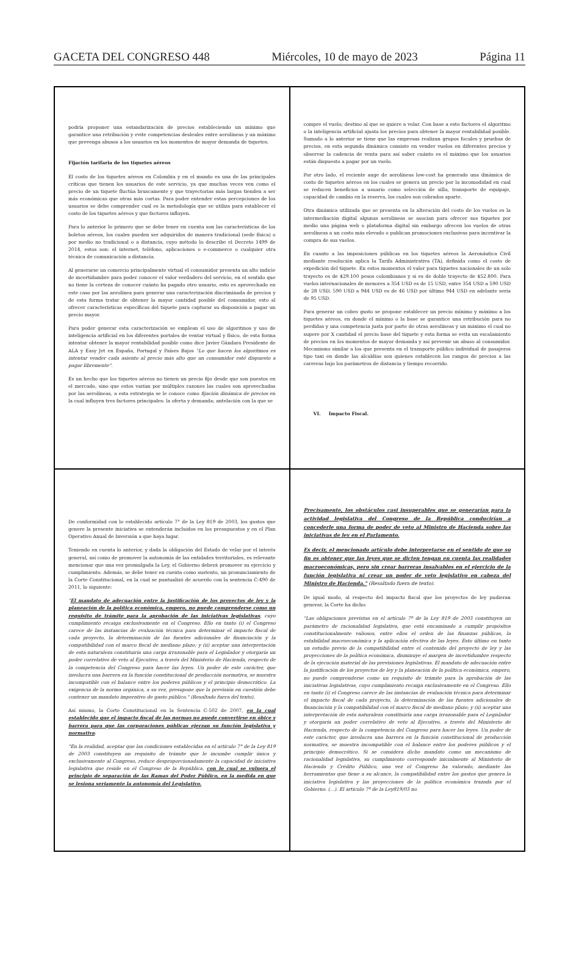GACETA DEL CONGRESO 448 Miércoles, 10 de mayo de 2023 Página 11
podría proponer una estandarización de precios estableciendo un mínimo que garantice una retribución y evite competencias desleales entre aerolíneas y un máximo que prevenga abusos a los usuarios en los momentos de mayor demanda de tiquetes.
Fijación tarifaria de los tiquetes aéreos
El costo de los tiquetes aéreos en Colombia y en el mundo es una de las principales críticas que tienen los usuarios de este servicio, ya que muchas veces ven como el precio de un tiquete fluctúa bruscamente y que trayectorias más largas tienden a ser más económicas que otras más cortas. Para poder entender estas percepciones de los usuarios se debe comprender cual es la metodología que se utiliza para establecer el costo de los tiquetes aéreos y que factores influyen.
Para lo anterior lo primero que se debe tener en cuenta son las características de los boletos aéreos, los cuales pueden ser adquiridos de manera tradicional (sede física) o por medio no tradicional o a distancia, cuyo método lo describe el Decreto 1499 de 2014, estos son: el internet, teléfono, aplicaciones o e-commerce o cualquier otra técnica de comunicación a distancia.
Al generarse un comercio principalmente virtual el consumidor presenta un alto indicie de incertidumbre para poder conocer el valor verdadero del servicio, en el sentido que no tiene la certeza de conocer cuánto ha pagado otro usuario, esto es aprovechado en este caso por las aerolínea para generar una caracterización discriminada de precios y de esta forma tratar de obtener la mayor cantidad posible del consumidor, esto al ofrecer características específicas del tiquete para capturar su disposición a pagar un precio mayor.
Para poder generar esta caracterización se emplean el uso de algoritmos y uso de inteligencia artificial en los diferentes portales de ventar virtual y físico, de esta forma intentar obtener la mayor rentabilidad posible como dice Javier Gándara Presidente de ALA y Easy Jet en España, Portugal y Países Bajos "Lo que hacen los algoritmos es intentar vender cada asiento al precio más alto que un consumidor esté dispuesto a pagar libremente".
Es un hecho que los tiquetes aéreos no tienen un precio fijo desde que son puestos en el mercado, sino que estos varían por múltiples razones las cuales son aprovechadas por las aerolíneas, a esta estrategia se le conoce como fijación dinámica de precios en la cual influyen tres factores principales: la oferta y demanda; antelación con la que se
compre el vuelo; destino al que se quiere a volar. Con base a esto factores el algoritmo o la inteligencia artificial ajusta los precios para obtener la mayor rentabilidad posible. Sumado a lo anterior se tiene que las empresas realizan grupos focales y pruebas de precios, en esta segunda dinámica consiste en vender vuelos en diferentes precios y observar la cadencia de venta para así saber cuánto es el máximo que los usuarios están dispuesto a pagar por un vuelo.
Por otro lado, el reciente auge de aerolíneas low-cost ha generado una dinámica de costo de tiquetes aéreos en los cuales se genera un precio por la incomodidad en cual se reducen beneficios a usuario como selección de silla, transporte de equipaje, capacidad de cambio en la reserva, los cuales son cobrados aparte.
Otra dinámica utilizada que se presenta en la alteración del costo de los vuelos es la intermediación digital algunas aerolíneas se asocian para ofrecer sus tiquetes por medio una página web o plataforma digital sin embargo ofrecen los vuelos de otras aerolíneas a un costo más elevado o publican promociones exclusivas para incentivar la compra de sus vuelos.
En cuanto a las imposiciones públicas en los tiquetes aéreos la Aeronáutica Civil mediante resolución aplica la Tarifa Administrativa (TA), definida como el costo de expedición del tiquete. En estos momentos el valor para tiquetes nacionales de un solo trayecto es de $29.100 pesos colombianos y si es de doble trayecto de $52.800. Para vuelos internacionales de menores a 354 USD es de 15 USD, entre 354 USD a 590 USD de 28 USD, 590 USD a 944 USD es de 46 USD por último 944 USD en adelante seria de 95 USD.
Para generar un cobro gusto se propone establecer un precio mínimo y máximo a los tiquetes aéreos, en donde el mínimo o la base se garantice una retribución para no perdidas y una competencia justa por parte de otras aerolíneas y un máximo el cual no supere por X cantidad el precio base del tiquete y esta forma se evita un escalamiento de precios en los momentos de mayor demanda y así prevenir un abuso al consumidor. Mecanismo similar a los que presenta en el transporte público individual de pasajeros tipo taxi en donde las alcaldías son quienes establecen los rangos de precios a las carreras bajo los parámetros de distancia y tiempo recorrido.
VI. Impacto Fiscal.
De conformidad con lo establecido artículo 7° de la Ley 819 de 2003, los gastos que genere la presente iniciativa se entenderán incluidos en los presupuestos y en el Plan Operativo Anual de Inversión a que haya lugar.
Teniendo en cuenta lo anterior, y dada la obligación del Estado de velar por el interés general, así como de promover la autonomía de las entidades territoriales, es relevante mencionar que una vez promulgada la Ley, el Gobierno deberá promover su ejercicio y cumplimiento. Además, se debe tener en cuenta como sustento, un pronunciamiento de la Corte Constitucional, en la cual se puntualizó de acuerdo con la sentencia C-490 de 2011, lo siguiente:
"El mandato de adecuación entre la justificación de los proyectos de ley y la planeación de la política económica, empero, no puede comprenderse como un requisito de trámite para la aprobación de las iniciativas legislativas, cuyo cumplimiento recaiga exclusivamente en el Congreso. Ello en tanto (i) el Congreso carece de las instancias de evaluación técnica para determinar el impacto fiscal de cada proyecto, la determinación de las fuentes adicionales de financiación y la compatibilidad con el marco fiscal de mediano plazo; y (ii) aceptar una interpretación de esta naturaleza constituiría una carga irrazonable para el Legislador y otorgaría un poder correlativo de veto al Ejecutivo, a través del Ministerio de Hacienda, respecto de la competencia del Congreso para hacer las leyes. Un poder de este carácter, que involucra una barrera en la función constitucional de producción normativa, se muestra incompatible con el balance entre los poderes públicos y el principio democrático. La exigencia de la norma orgánica, a su vez, presupone que la previsión en cuestión debe contener un mandato imperativo de gasto público." (Resaltado fuera del texto).
Así mismo, la Corte Constitucional en la Sentencia C-502 de 2007, en la cual establecido que el impacto fiscal de las normas no puede convertirse en óbice y barrera para que las corporaciones públicas ejerzan su función legislativa y normativa:
"En la realidad, aceptar que las condiciones establecidas en el artículo 7° de la Ley 819 de 2003 constituyen un requisito de trámite que le incumbe cumplir única y exclusivamente al Congreso, reduce desproporcionadamente la capacidad de iniciativa legislativa que reside en el Congreso de la República, con lo cual se vulnera el principio de separación de las Ramas del Poder Público, en la medida en que se lesiona seriamente la autonomía del Legislativo.
Precisamente, los obstáculos casi insuperables que se generarían para la actividad legislativa del Congreso de la República conducirían a concederle una forma de poder de veto al Ministro de Hacienda sobre las iniciativas de ley en el Parlamento.
Es decir, el mencionado artículo debe interpretarse en el sentido de que su fin es obtener que las leyes que se dicten tengan en cuenta las realidades macroeconómicas, pero sin crear barreras insalvables en el ejercicio de la función legislativa ni crear un poder de veto legislativo en cabeza del Ministro de Hacienda." (Resaltado fuera de texto).
De igual modo, al respecto del impacto fiscal que los proyectos de ley pudieran generar, la Corte ha dicho:
"Las obligaciones previstas en el artículo 7º de la Ley 819 de 2003 constituyen un parámetro de racionalidad legislativa, que está encaminado a cumplir propósitos constitucionalmente valiosos, entre ellos el orden de las finanzas públicas, la estabilidad macroeconómica y la aplicación efectiva de las leyes. Esto último en tanto un estudio previo de la compatibilidad entre el contenido del proyecto de ley y las proyecciones de la política económica, disminuye el margen de incertidumbre respecto de la ejecución material de las previsiones legislativas. El mandato de adecuación entre la justificación de los proyectos de ley y la planeación de la política económica, empero, no puede comprenderse como un requisito de trámite para la aprobación de las iniciativas legislativas, cuyo cumplimiento recaiga exclusivamente en el Congreso. Ello en tanto (i) el Congreso carece de las instancias de evaluación técnica para determinar el impacto fiscal de cada proyecto, la determinación de las fuentes adicionales de financiación y la compatibilidad con el marco fiscal de mediano plazo; y (ii) aceptar una interpretación de esta naturaleza constituiría una carga irrazonable para el Legislador y otorgaría un poder correlativo de veto al Ejecutivo, a través del Ministerio de Hacienda, respecto de la competencia del Congreso para hacer las leyes. Un poder de este carácter, que involucra una barrera en la función constitucional de producción normativa, se muestra incompatible con el balance entre los poderes públicos y el principio democrático. Si se considera dicho mandato como un mecanismo de racionalidad legislativa, su cumplimiento corresponde inicialmente al Ministerio de Hacienda y Crédito Público, una vez el Congreso ha valorado, mediante las herramientas que tiene a su alcance, la compatibilidad entre los gastos que genera la iniciativa legislativa y las proyecciones de la política económica trazada por el Gobierno. (…). El artículo 7º de la Ley819/03 no